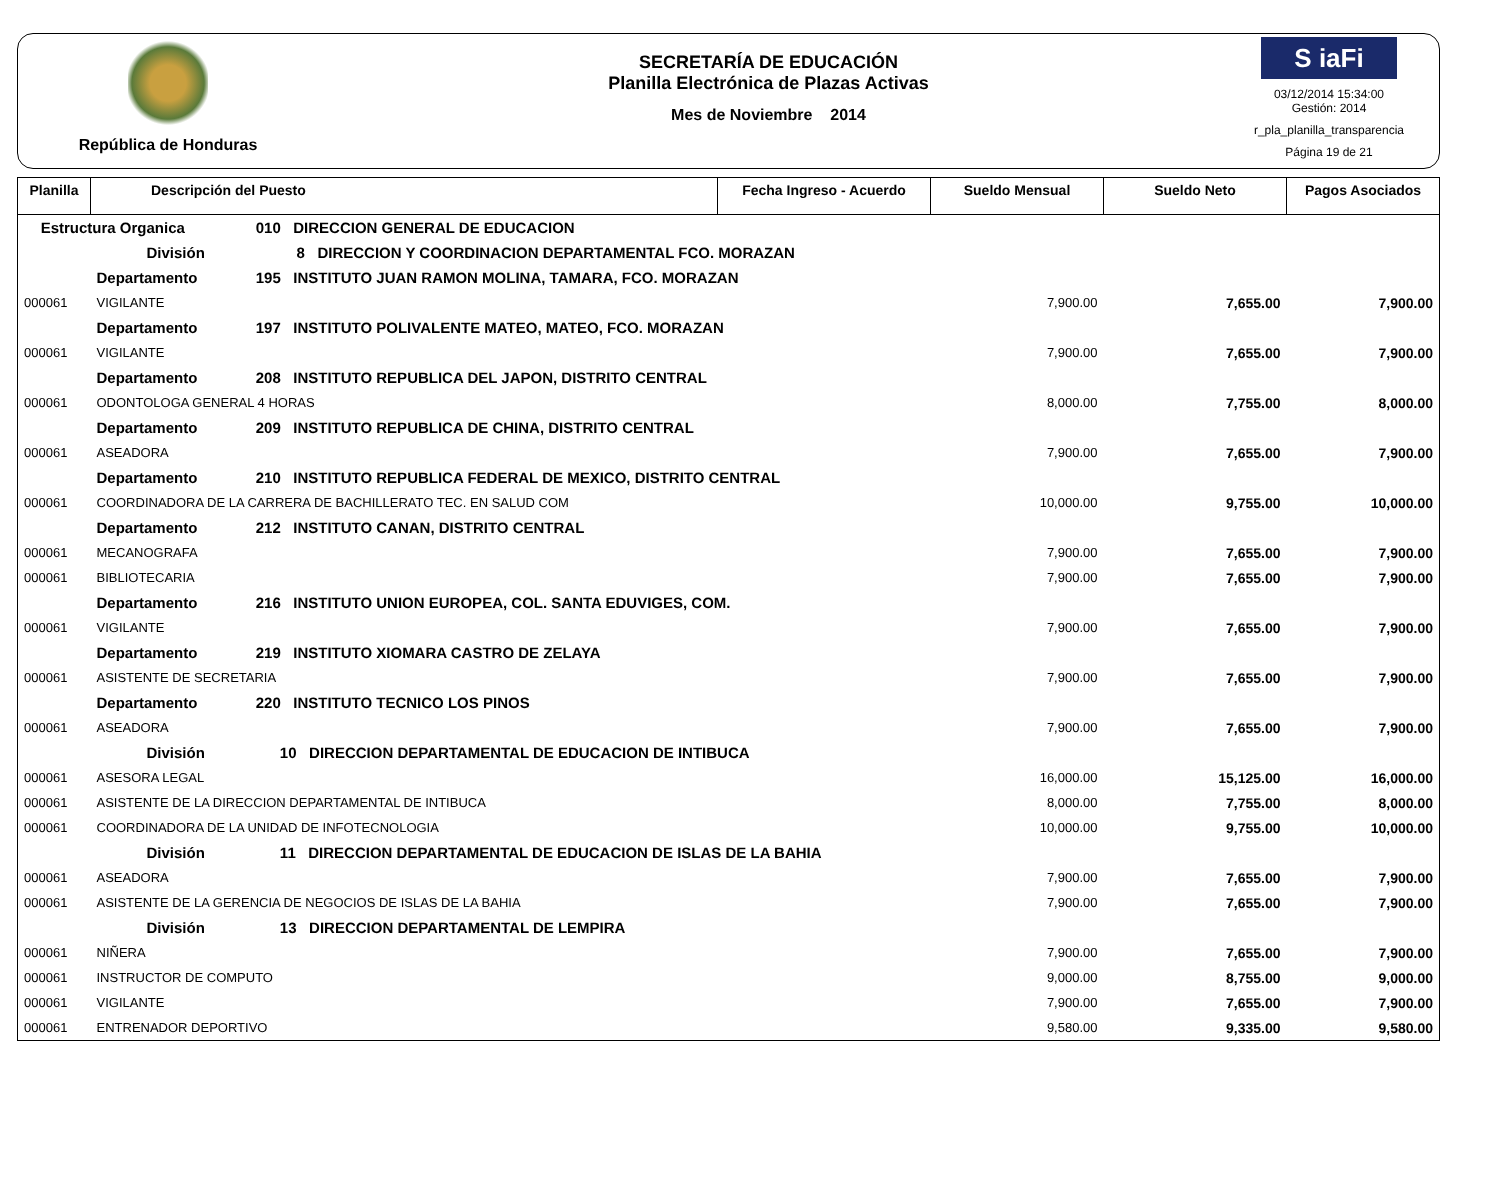República de Honduras
SECRETARÍA DE EDUCACIÓN
Planilla Electrónica de Plazas Activas
Mes de Noviembre 2014
S iaFi
03/12/2014 15:34:00
Gestión: 2014
r_pla_planilla_transparencia
Página 19 de 21
| Planilla | Descripción del Puesto | Fecha Ingreso - Acuerdo | Sueldo Mensual | Sueldo Neto | Pagos Asociados |
| --- | --- | --- | --- | --- | --- |
| Estructura Organica 010 DIRECCION GENERAL DE EDUCACION | | | | | |
| | División 8 DIRECCION Y COORDINACION DEPARTAMENTAL FCO. MORAZAN | | | | |
| | Departamento 195 INSTITUTO JUAN RAMON MOLINA, TAMARA, FCO. MORAZAN | | | | |
| 000061 | VIGILANTE | | 7,900.00 | 7,655.00 | 7,900.00 |
| | Departamento 197 INSTITUTO POLIVALENTE MATEO, MATEO, FCO. MORAZAN | | | | |
| 000061 | VIGILANTE | | 7,900.00 | 7,655.00 | 7,900.00 |
| | Departamento 208 INSTITUTO REPUBLICA DEL JAPON, DISTRITO CENTRAL | | | | |
| 000061 | ODONTOLOGA GENERAL 4 HORAS | | 8,000.00 | 7,755.00 | 8,000.00 |
| | Departamento 209 INSTITUTO REPUBLICA DE CHINA, DISTRITO CENTRAL | | | | |
| 000061 | ASEADORA | | 7,900.00 | 7,655.00 | 7,900.00 |
| | Departamento 210 INSTITUTO REPUBLICA FEDERAL DE MEXICO, DISTRITO CENTRAL | | | | |
| 000061 | COORDINADORA DE LA CARRERA DE BACHILLERATO TEC. EN SALUD COM | | 10,000.00 | 9,755.00 | 10,000.00 |
| | Departamento 212 INSTITUTO CANAN, DISTRITO CENTRAL | | | | |
| 000061 | MECANOGRAFA | | 7,900.00 | 7,655.00 | 7,900.00 |
| 000061 | BIBLIOTECARIA | | 7,900.00 | 7,655.00 | 7,900.00 |
| | Departamento 216 INSTITUTO UNION EUROPEA, COL. SANTA EDUVIGES, COM. | | | | |
| 000061 | VIGILANTE | | 7,900.00 | 7,655.00 | 7,900.00 |
| | Departamento 219 INSTITUTO XIOMARA CASTRO DE ZELAYA | | | | |
| 000061 | ASISTENTE DE SECRETARIA | | 7,900.00 | 7,655.00 | 7,900.00 |
| | Departamento 220 INSTITUTO TECNICO LOS PINOS | | | | |
| 000061 | ASEADORA | | 7,900.00 | 7,655.00 | 7,900.00 |
| | División 10 DIRECCION DEPARTAMENTAL DE EDUCACION DE INTIBUCA | | | | |
| 000061 | ASESORA LEGAL | | 16,000.00 | 15,125.00 | 16,000.00 |
| 000061 | ASISTENTE DE LA DIRECCION DEPARTAMENTAL DE INTIBUCA | | 8,000.00 | 7,755.00 | 8,000.00 |
| 000061 | COORDINADORA DE LA UNIDAD DE INFOTECNOLOGIA | | 10,000.00 | 9,755.00 | 10,000.00 |
| | División 11 DIRECCION DEPARTAMENTAL DE EDUCACION DE ISLAS DE LA BAHIA | | | | |
| 000061 | ASEADORA | | 7,900.00 | 7,655.00 | 7,900.00 |
| 000061 | ASISTENTE DE LA GERENCIA DE NEGOCIOS DE ISLAS DE LA BAHIA | | 7,900.00 | 7,655.00 | 7,900.00 |
| | División 13 DIRECCION DEPARTAMENTAL DE LEMPIRA | | | | |
| 000061 | NIÑERA | | 7,900.00 | 7,655.00 | 7,900.00 |
| 000061 | INSTRUCTOR DE COMPUTO | | 9,000.00 | 8,755.00 | 9,000.00 |
| 000061 | VIGILANTE | | 7,900.00 | 7,655.00 | 7,900.00 |
| 000061 | ENTRENADOR DEPORTIVO | | 9,580.00 | 9,335.00 | 9,580.00 |